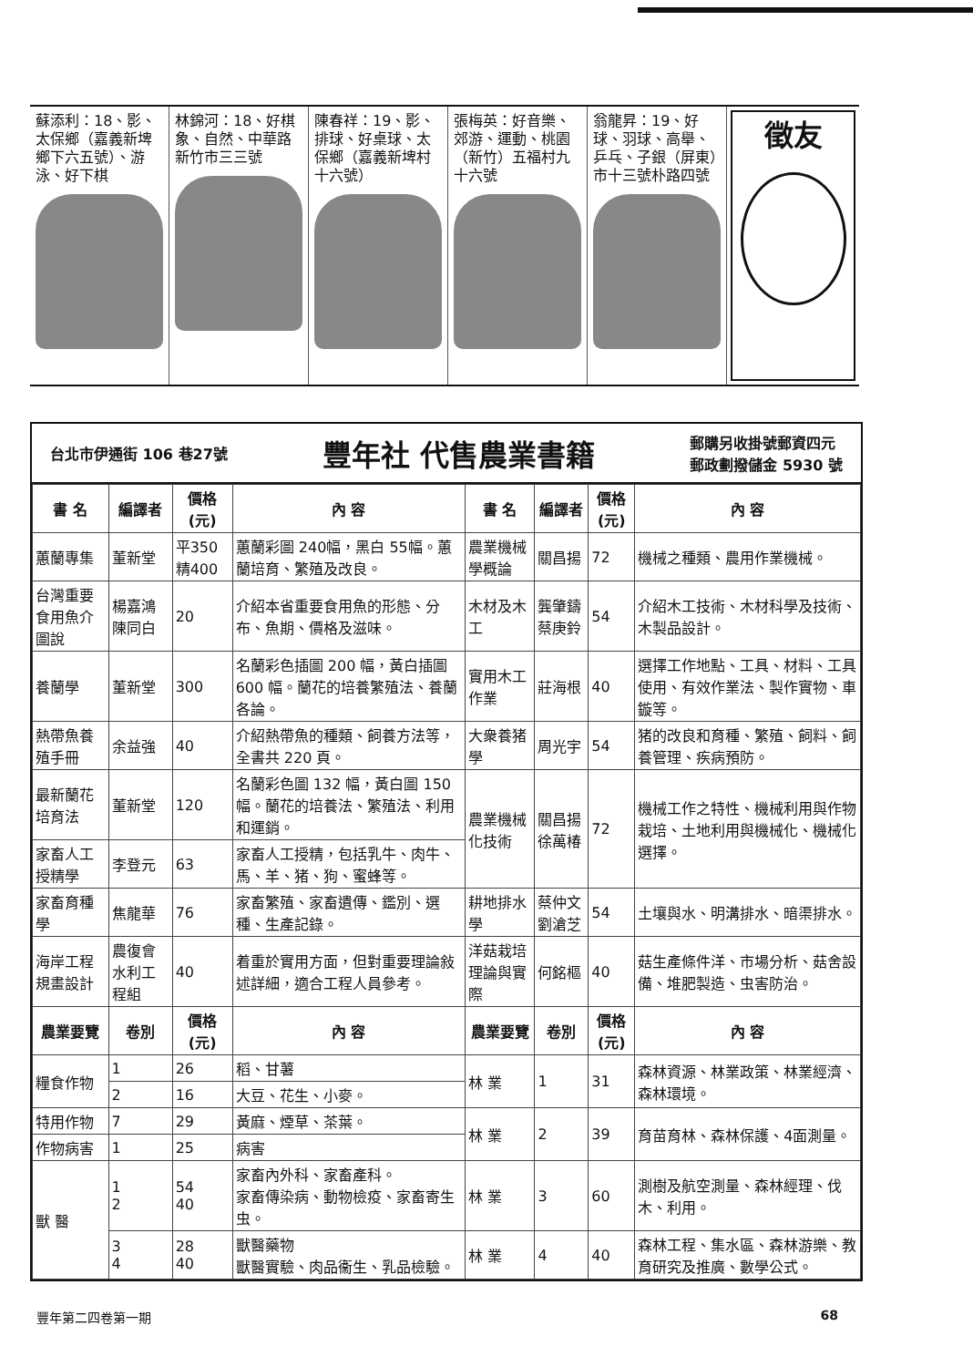蘇添利：18、影、太保鄉（嘉義新埤鄉下六五號）、游泳、好下棋
林錦河：18、好棋象、自然、中華路新竹市三三號
陳春祥：19、影、排球、好桌球、太保鄉（嘉義新埤村十六號）
張梅英：好音樂、郊游、運動、桃園（新竹）五福村九十六號
翁龍昇：19、好球、羽球、高舉、乒乓、子銀（屏東）市十三號朴路四號
徵友
台北市伊通街 106 巷27號 豐年社 代售農業書籍 郵購另收掛號郵資四元
郵政劃撥儲金 5930 號
| 書 名 | 編譯者 | 價格(元) | 內 容 | 書 名 | 編譯者 | 價格(元) | 內 容 |
| --- | --- | --- | --- | --- | --- | --- | --- |
| 蕙蘭專集 | 董新堂 | 平350 精400 | 蕙蘭彩圖 240幅，黑白 55幅。蕙蘭培育、繁殖及改良。 | 農業機械學概論 | 關昌揚 | 72 | 機械之種類、農用作業機械。 |
| 台灣重要食用魚介圖說 | 楊嘉鴻 陳同白 | 20 | 介紹本省重要食用魚的形態、分布、魚期、價格及滋味。 | 木材及木工 | 龔肇鑄 蔡庚鈴 | 54 | 介紹木工技術、木材科學及技術、木製品設計。 |
| 養蘭學 | 董新堂 | 300 | 名蘭彩色插圖 200 幅，黃白插圖 600 幅。蘭花的培養繁殖法、養蘭各論。 | 實用木工作業 | 莊海根 | 40 | 選擇工作地點、工具、材料、工具使用、有效作業法、製作實物、車鏇等。 |
| 熱帶魚養殖手冊 | 余益強 | 40 | 介紹熱帶魚的種類、飼養方法等，全書共 220 頁。 | 大衆養猪學 | 周光宇 | 54 | 猪的改良和育種、繁殖、飼料、飼養管理、疾病預防。 |
| 最新蘭花培育法 | 董新堂 | 120 | 名蘭彩色圖 132 幅，黃白圖 150 幅。蘭花的培養法、繁殖法、利用和運銷。 | 農業機械化技術 | 關昌揚 徐萬椿 | 72 | 機械工作之特性、機械利用與作物栽培、土地利用與機械化、機械化選擇。 |
| 家畜人工授精學 | 李登元 | 63 | 家畜人工授精，包括乳牛、肉牛、馬、羊、猪、狗、蜜蜂等。 | | | | |
| 家畜育種學 | 焦龍華 | 76 | 家畜繁殖、家畜遺傳、鑑別、選種、生產記錄。 | 耕地排水學 | 蔡仲文 劉滄芝 | 54 | 土壤與水、明溝排水、暗渠排水。 |
| 海岸工程規畫設計 | 農復會水利工程組 | 40 | 着重於實用方面，但對重要理論敍述詳細，適合工程人員參考。 | 洋菇栽培理論與實際 | 何銘樞 | 40 | 菇生產條件洋、市場分析、菇舍設備、堆肥製造、虫害防治。 |
| 農業要覽 | 卷別 | 價格(元) | 內 容 | 農業要覽 | 卷別 | 價格(元) | 內 容 |
| 糧食作物 | 1 | 26 | 稻、甘薯 | 林 業 | 1 | 31 | 森林資源、林業政策、林業經濟、森林環境。 |
| | 2 | 16 | 大豆、花生、小麥。 | | | | |
| 特用作物 | 7 | 29 | 黃麻、煙草、茶葉。 | 林 業 | 2 | 39 | 育苗育林、森林保護、4面測量。 |
| 作物病害 | 1 | 25 | 病害 | | | | |
| 獸 醫 | 1 2 | 54 40 | 家畜內外科、家畜產科。 家畜傳染病、動物檢疫、家畜寄生虫。 | 林 業 | 3 | 60 | 測樹及航空測量、森林經理、伐木、利用。 |
| | 3 4 | 28 40 | 獸醫藥物 獸醫實驗、肉品衞生、乳品檢驗。 | 林 業 | 4 | 40 | 森林工程、集水區、森林游樂、教育研究及推廣、數學公式。 |
豐年第二四卷第一期 68